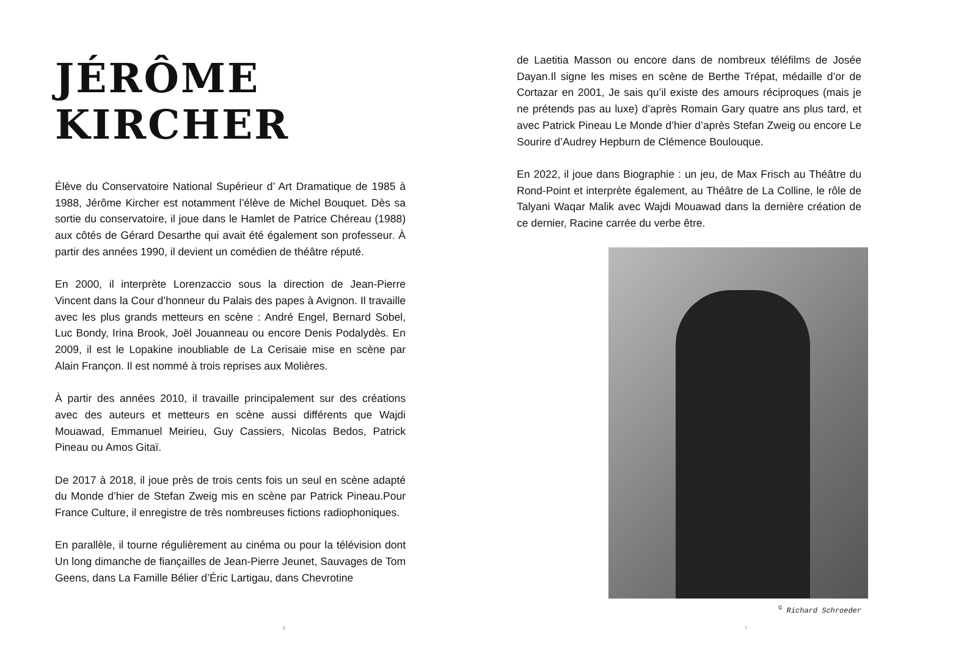JÉRÔME
KIRCHER
Élève du Conservatoire National Supérieur d’ Art Dramatique de 1985 à 1988, Jérôme Kircher est notamment l’élève de Michel Bouquet. Dès sa sortie du conservatoire, il joue dans le Hamlet de Patrice Chéreau (1988) aux côtés de Gérard Desarthe qui avait été également son professeur. À partir des années 1990, il devient un comédien de théâtre réputé.
En 2000, il interprète Lorenzaccio sous la direction de Jean-Pierre Vincent dans la Cour d’honneur du Palais des papes à Avignon. Il travaille avec les plus grands metteurs en scène : André Engel, Bernard Sobel, Luc Bondy, Irina Brook, Joël Jouanneau ou encore Denis Podalydès. En 2009, il est le Lopakine inoubliable de La Cerisaie mise en scène par Alain Françon. Il est nommé à trois reprises aux Molières.
À partir des années 2010, il travaille principalement sur des créations avec des auteurs et metteurs en scène aussi différents que Wajdi Mouawad, Emmanuel Meirieu, Guy Cassiers, Nicolas Bedos, Patrick Pineau ou Amos Gitaï.
De 2017 à 2018, il joue près de trois cents fois un seul en scène adapté du Monde d’hier de Stefan Zweig mis en scène par Patrick Pineau.Pour France Culture, il enregistre de très nombreuses fictions radiophoniques.
En parallèle, il tourne régulièrement au cinéma ou pour la télévision dont Un long dimanche de fiançailles de Jean-Pierre Jeunet, Sauvages de Tom Geens, dans La Famille Bélier d’Éric Lartigau, dans Chevrotine
6
de Laetitia Masson ou encore dans de nombreux téléfilms de Josée Dayan.Il signe les mises en scène de Berthe Trépat, médaille d’or de Cortazar en 2001, Je sais qu’il existe des amours réciproques (mais je ne prétends pas au luxe) d’après Romain Gary quatre ans plus tard, et avec Patrick Pineau Le Monde d’hier d’après Stefan Zweig ou encore Le Sourire d’Audrey Hepburn de Clémence Boulouque.
En 2022, il joue dans Biographie : un jeu, de Max Frisch au Théâtre du Rond-Point et interprète également, au Théâtre de La Colline, le rôle de Talyani Waqar Malik avec Wajdi Mouawad dans la dernière création de ce dernier, Racine carrée du verbe être.
<sup>©</sup> Richard Schroeder
7